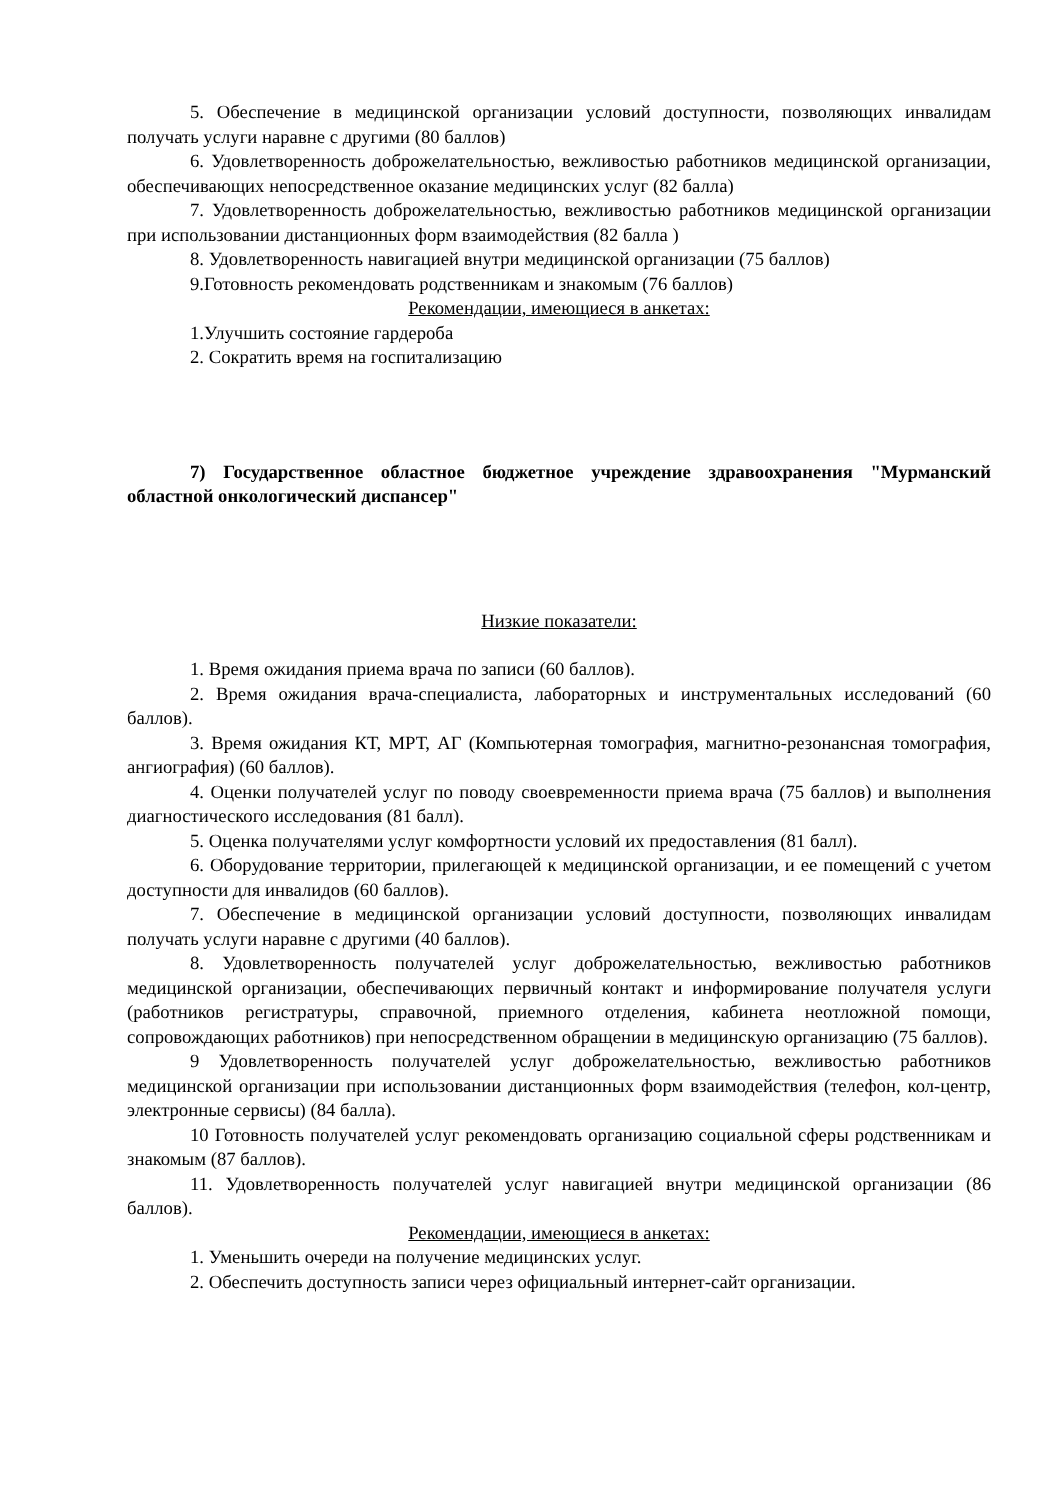5. Обеспечение в медицинской организации условий доступности, позволяющих инвалидам получать услуги наравне с другими (80 баллов)
6. Удовлетворенность доброжелательностью, вежливостью работников медицинской организации, обеспечивающих непосредственное оказание медицинских услуг (82 балла)
7. Удовлетворенность доброжелательностью, вежливостью работников медицинской организации при использовании дистанционных форм взаимодействия (82 балла )
8. Удовлетворенность навигацией внутри медицинской организации (75 баллов)
9.Готовность рекомендовать родственникам и знакомым (76 баллов)
Рекомендации, имеющиеся в анкетах:
1.Улучшить состояние гардероба
2. Сократить время на госпитализацию
7) Государственное областное бюджетное учреждение здравоохранения "Мурманский областной онкологический диспансер"
Низкие показатели:
1. Время ожидания приема врача по записи (60 баллов).
2. Время ожидания врача-специалиста, лабораторных и инструментальных исследований (60 баллов).
3. Время ожидания КТ, МРТ, АГ (Компьютерная томография, магнитно-резонансная томография, ангиография) (60 баллов).
4. Оценки получателей услуг по поводу своевременности приема врача (75 баллов) и выполнения диагностического исследования (81 балл).
5. Оценка получателями услуг комфортности условий их предоставления (81 балл).
6. Оборудование территории, прилегающей к медицинской организации, и ее помещений с учетом доступности для инвалидов (60 баллов).
7. Обеспечение в медицинской организации условий доступности, позволяющих инвалидам получать услуги наравне с другими (40 баллов).
8. Удовлетворенность получателей услуг доброжелательностью, вежливостью работников медицинской организации, обеспечивающих первичный контакт и информирование получателя услуги (работников регистратуры, справочной, приемного отделения, кабинета неотложной помощи, сопровождающих работников) при непосредственном обращении в медицинскую организацию (75 баллов).
9 Удовлетворенность получателей услуг доброжелательностью, вежливостью работников медицинской организации при использовании дистанционных форм взаимодействия (телефон, кол-центр, электронные сервисы) (84 балла).
10 Готовность получателей услуг рекомендовать организацию социальной сферы родственникам и знакомым (87 баллов).
11. Удовлетворенность получателей услуг навигацией внутри медицинской организации (86 баллов).
Рекомендации, имеющиеся в анкетах:
1. Уменьшить очереди на получение медицинских услуг.
2. Обеспечить доступность записи через официальный интернет-сайт организации.